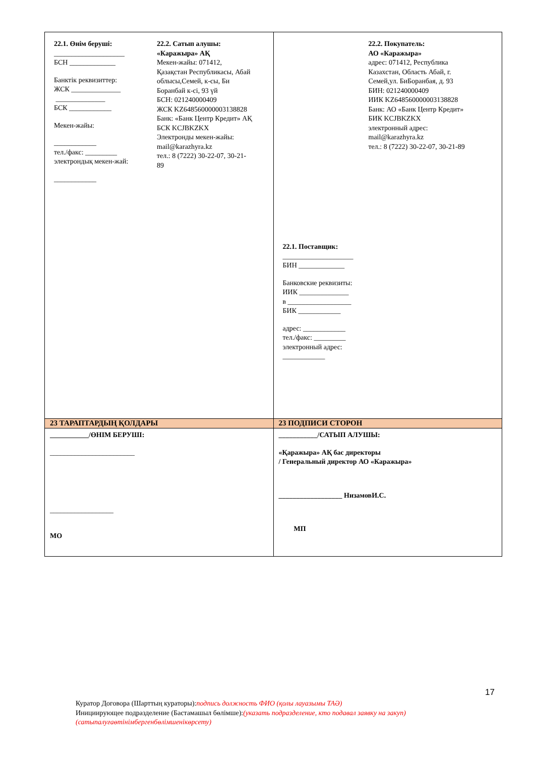| 22.1. Өнім беруші: ____________________ БСН _____________ Банктік реквизиттер: ЖСК ______________ ______________ БСК ____________ Мекен-жайы: ____________ тел./факс: _________ электрондық мекен-жай: ____________ 22.2. Сатып алушы: «Каражыра» АҚ Мекен-жайы: 071412, Қазақстан Республикасы, Абай облысы,Семей, к-сы, Би Боранбай к-сі, 93 үй БСН: 021240000409 ЖСК KZ648560000003138828 Банк: «Банк Центр Кредит» АҚ БСК KCJBKZKX Электронды мекен-жайы: mail@karazhyra.kz тел.: 8 (7222) 30-22-07, 30-21-89 | 22.2. Покупатель: АО «Каражыра» адрес: 071412, Республика Казахстан, Область Абай, г. Семей,ул. БиБоранбая, д. 93 БИН: 021240000409 ИИК KZ648560000003138828 Банк: АО «Банк Центр Кредит» БИК KCJBKZKX электронный адрес: mail@karazhyra.kz тел.: 8 (7222) 30-22-07, 30-21-89 22.1. Поставщик: ____________________ БИН _____________ Банковские реквизиты: ИИК ______________ в __________________ БИК ____________ адрес: ____________ тел./факс: _________ электронный адрес: ____________ |
| 23 ТАРАПТАРДЫҢ ҚОЛДАРЫ | 23 ПОДПИСИ СТОРОН |
| ___________/ӨНІМ БЕРУШІ: ________________________ __________________ МО | ___________/САТЫП АЛУШЫ: «Қаражыра» АҚ бас директоры / Генеральный директор АО «Каражыра» __________________ НизамовИ.С. МП |
17
Куратор Договора (Шарттың кураторы):подпись должность ФИО (қолы лауазымы ТАӘ)
Инициирующее подразделение (Бастамашыл бөлімше):(указать подразделение, кто подавал заявку на закуп) (сатыпалуғаөтінімбергенбөлімшенікөрсету)